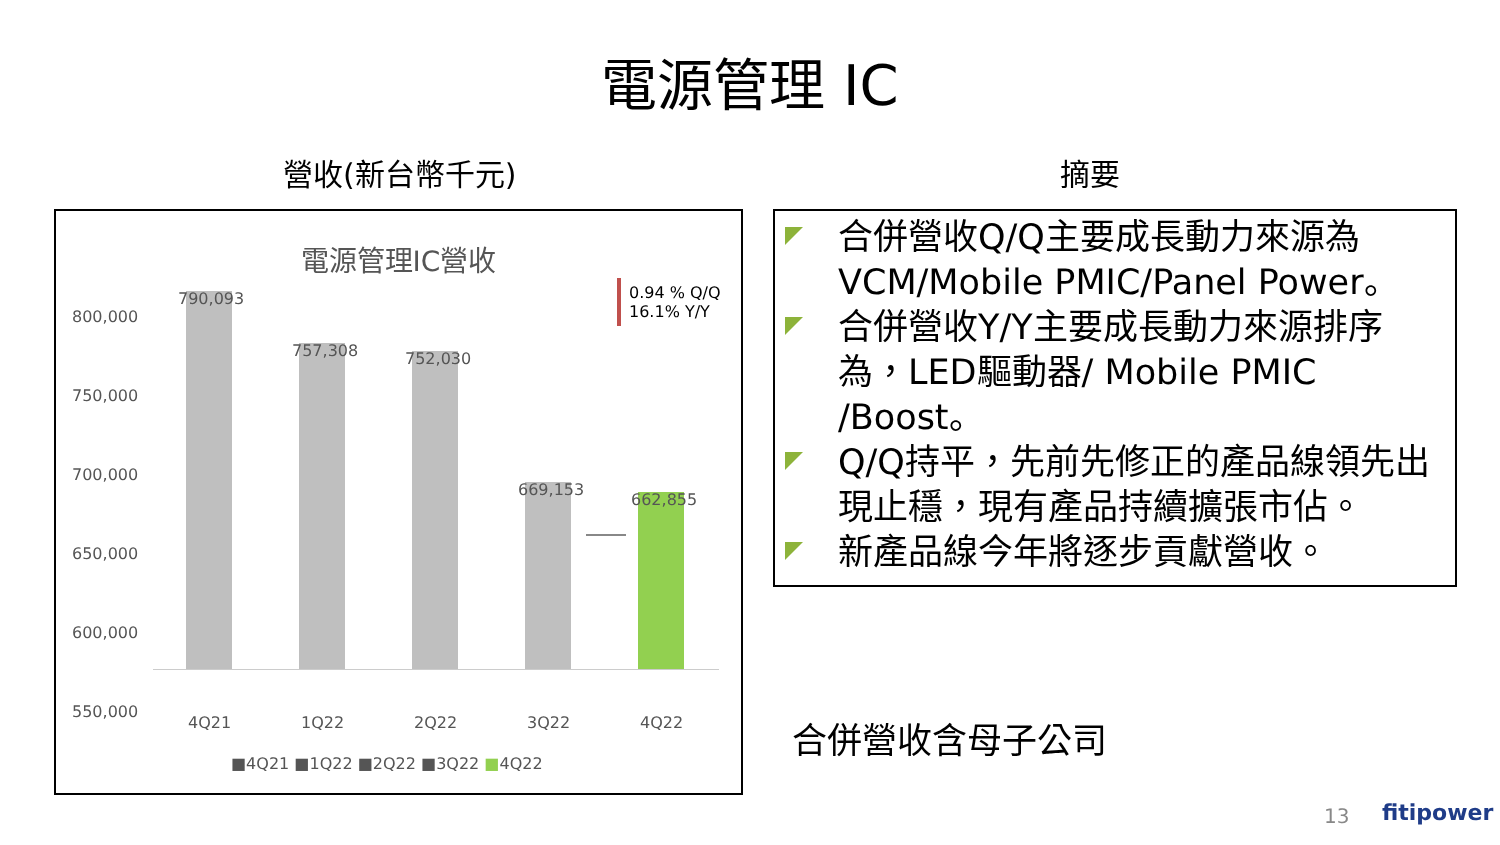電源管理 IC
營收(新台幣千元) 摘要
電源管理IC營收
800,000
750,000
700,000
650,000
600,000
550,000
790,093
757,308 752,030
669,153
662,855
0.94 % Q/Q
16.1% Y/Y
4Q21 1Q22 2Q22 3Q22 4Q22
■4Q21 ■1Q22 ■2Q22 ■3Q22 ■4Q22
合併營收Q/Q主要成長動力來源為VCM/Mobile PMIC/Panel Power。
合併營收Y/Y主要成長動力來源排序為，LED驅動器/ Mobile PMIC /Boost。
Q/Q持平，先前先修正的產品線領先出現止穩，現有產品持續擴張市佔。
新產品線今年將逐步貢獻營收。
合併營收含母子公司
13 fitipower